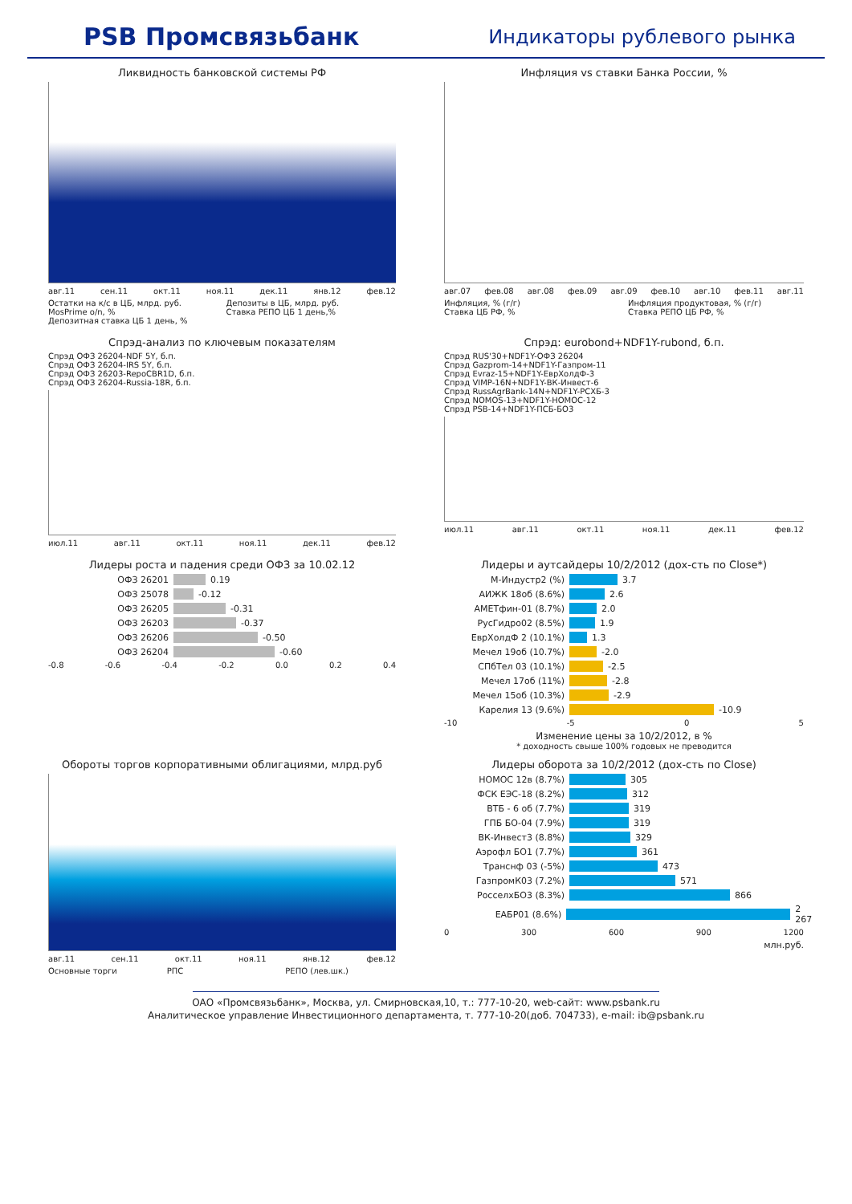PSB Промсвязьбанк
Индикаторы рублевого рынка
Ликвидность банковской системы РФ
авг.11 сен.11 окт.11 ноя.11 дек.11 янв.12 фев.12
Остатки на к/с в ЦБ, млрд. руб.
MosPrime o/n, %
Депозитная ставка ЦБ 1 день, %
Депозиты в ЦБ, млрд. руб.
Ставка РЕПО ЦБ 1 день,%
Инфляция vs ставки Банка России, %
авг.07 фев.08 авг.08 фев.09 авг.09 фев.10 авг.10 фев.11 авг.11
Инфляция, % (г/г)
Ставка ЦБ РФ, %
Инфляция продуктовая, % (г/г)
Ставка РЕПО ЦБ РФ, %
Спрэд-анализ по ключевым показателям
Спрэд ОФЗ 26204-NDF 5Y, б.п.
Спрэд ОФЗ 26204-IRS 5Y, б.п.
Спрэд ОФЗ 26203-RepoCBR1D, б.п.
Спрэд ОФЗ 26204-Russia-18R, б.п.
июл.11 авг.11 окт.11 ноя.11 дек.11 фев.12
Спрэд: eurobond+NDF1Y-rubond, б.п.
Спрэд RUS'30+NDF1Y-ОФЗ 26204
Спрэд Gazprom-14+NDF1Y-Газпром-11
Спрэд Evraz-15+NDF1Y-ЕврХолдФ-3
Спрэд VIMP-16N+NDF1Y-ВК-Инвест-6
Спрэд RussAgrBank-14N+NDF1Y-РСХБ-3
Спрэд NOMOS-13+NDF1Y-НОМОС-12
Спрэд PSB-14+NDF1Y-ПСБ-БО3
июл.11 авг.11 окт.11 ноя.11 дек.11 фев.12
Лидеры роста и падения среди ОФЗ за 10.02.12
ОФЗ 26201 0.19
ОФЗ 25078 -0.12
ОФЗ 26205 -0.31
ОФЗ 26203 -0.37
ОФЗ 26206 -0.50
ОФЗ 26204 -0.60
-0.8 -0.6 -0.4 -0.2 0.0 0.2 0.4
Лидеры и аутсайдеры 10/2/2012 (дох-сть по Close*)
М-Индустр2 (%) 3.7
АИЖК 18об (8.6%) 2.6
АМЕТфин-01 (8.7%) 2.0
РусГидро02 (8.5%) 1.9
ЕврХолдФ 2 (10.1%) 1.3
Мечел 19об (10.7%) -2.0
СПбТел 03 (10.1%) -2.5
Мечел 17об (11%) -2.8
Мечел 15об (10.3%) -2.9
Карелия 13 (9.6%) -10.9
-10 -5 0 5
Изменение цены за 10/2/2012, в %
* доходность свыше 100% годовых не преводится
Обороты торгов корпоративными облигациями, млрд.руб
авг.11 сен.11 окт.11 ноя.11 янв.12 фев.12
Основные торги
РПС
РЕПО (лев.шк.)
Лидеры оборота за 10/2/2012 (дох-сть по Close)
НОМОС 12в (8.7%) 305
ФСК ЕЭС-18 (8.2%) 312
ВТБ - 6 об (7.7%) 319
ГПБ БО-04 (7.9%) 319
ВК-Инвест3 (8.8%) 329
Аэрофл БО1 (7.7%) 361
Транснф 03 (-5%) 473
ГазпромК03 (7.2%) 571
РосселхБО3 (8.3%) 866
ЕАБР01 (8.6%) 2 267
0 300 600 900 1200
млн.руб.
ОАО «Промсвязьбанк», Москва, ул. Смирновская,10, т.: 777-10-20, web-сайт: www.psbank.ru
Аналитическое управление Инвестиционного департамента, т. 777-10-20(доб. 704733), e-mail: ib@psbank.ru